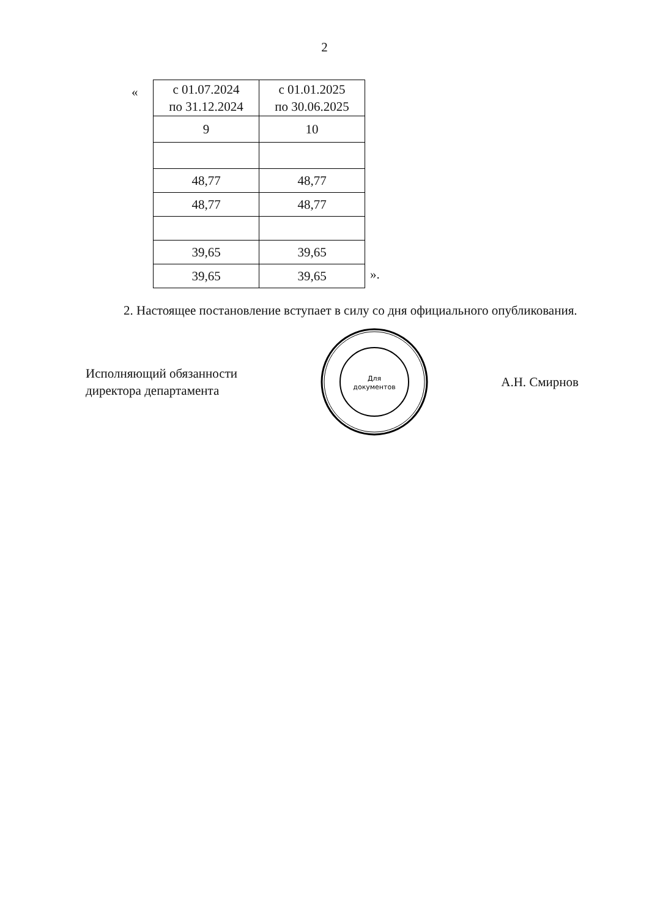2
«
| с 01.07.2024 по 31.12.2024 | с 01.01.2025 по 30.06.2025 |
| 9 | 10 |
| 48,77 | 48,77 |
| 48,77 | 48,77 |
| 39,65 | 39,65 |
| 39,65 | 39,65 |
».
2. Настоящее постановление вступает в силу со дня официального опубликования.
Исполняющий обязанности
директора департамента
Для
документов
А.Н. Смирнов